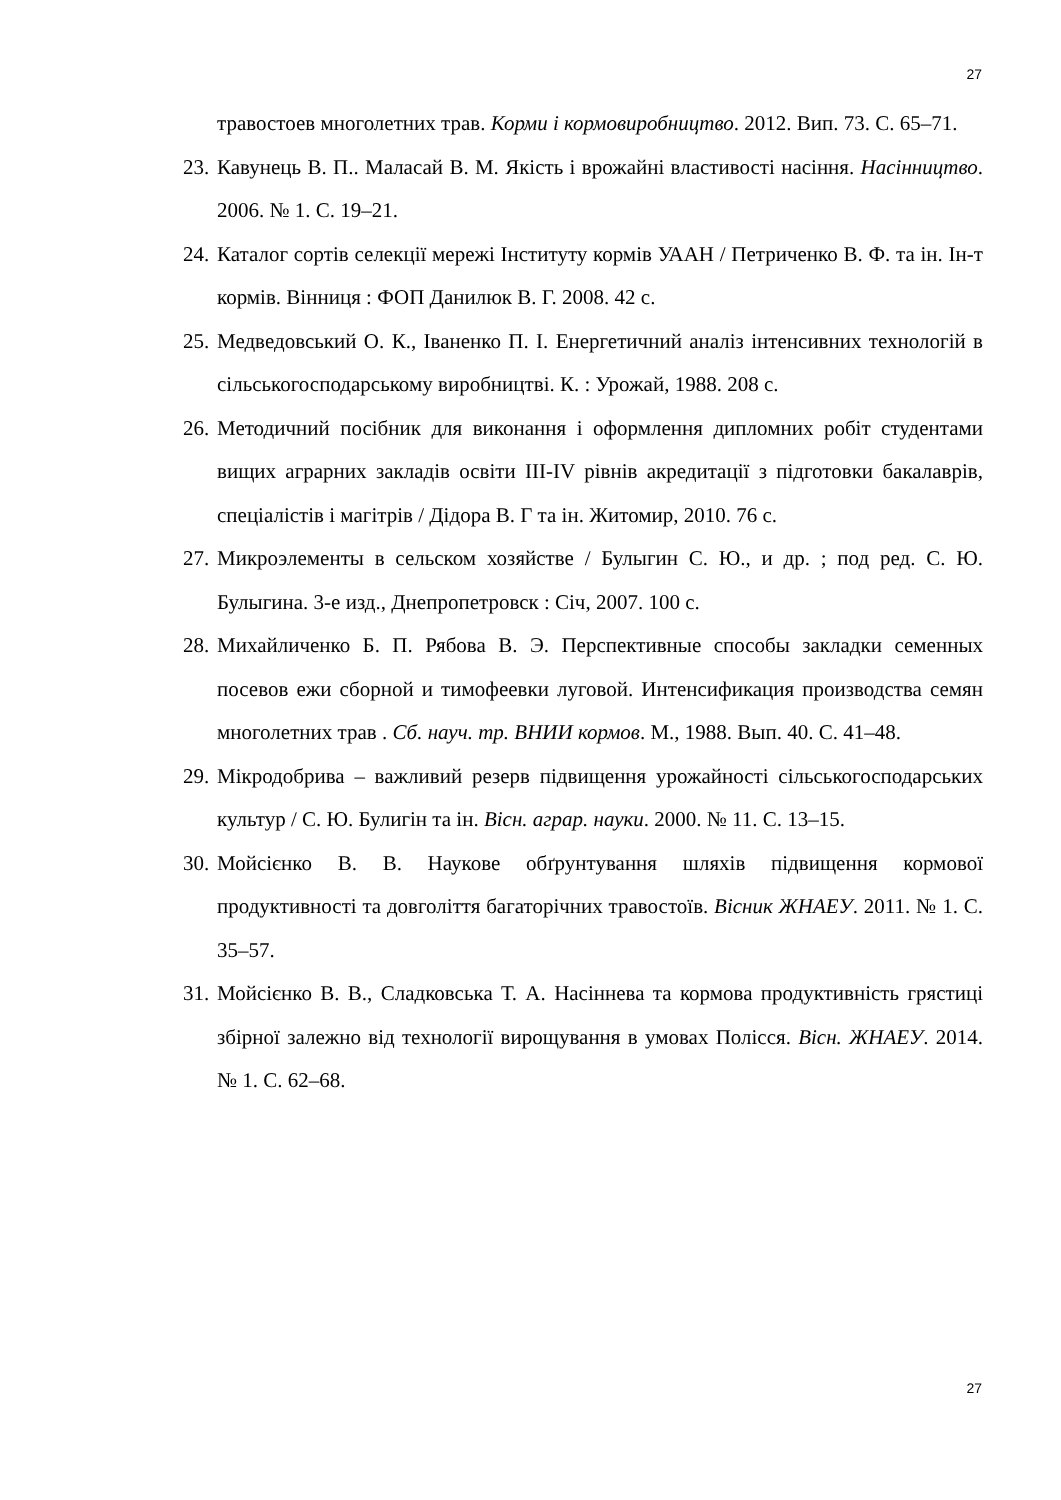27
травостоев многолетних трав. Корми і кормовиробництво. 2012. Вип. 73. С. 65–71.
23. Кавунець В. П.. Маласай В. М. Якість і врожайні властивості насіння. Насінництво. 2006. № 1. С. 19–21.
24. Каталог сортів селекції мережі Інституту кормів УААН / Петриченко В. Ф. та ін. Ін-т кормів. Вінниця : ФОП Данилюк В. Г. 2008. 42 с.
25. Медведовський О. К., Іваненко П. І. Енергетичний аналіз інтенсивних технологій в сільськогосподарському виробництві. К. : Урожай, 1988. 208 с.
26. Методичний посібник для виконання і оформлення дипломних робіт студентами вищих аграрних закладів освіти ІІІ-ІV рівнів акредитації з підготовки бакалаврів, спеціалістів і магітрів / Дідора В. Г та ін. Житомир, 2010. 76 с.
27. Микроэлементы в сельском хозяйстве / Булыгин С. Ю., и др. ; под ред. С. Ю. Булыгина. 3-е изд., Днепропетровск : Січ, 2007. 100 с.
28. Михайличенко Б. П. Рябова В. Э. Перспективные способы закладки семенных посевов ежи сборной и тимофеевки луговой. Интенсификация производства семян многолетних трав . Сб. науч. тр. ВНИИ кормов. М., 1988. Вып. 40. С. 41–48.
29. Мікродобрива – важливий резерв підвищення урожайності сільськогосподарських культур / С. Ю. Булигін та ін. Вісн. аграр. науки. 2000. № 11. С. 13–15.
30. Мойсієнко В. В. Наукове обґрунтування шляхів підвищення кормової продуктивності та довголіття багаторічних травостоїв. Вісник ЖНАЕУ. 2011. № 1. С. 35–57.
31. Мойсієнко В. В., Сладковська Т. А. Насіннева та кормова продуктивність грястиці збірної залежно від технології вирощування в умовах Полісся. Вісн. ЖНАЕУ. 2014. № 1. С. 62–68.
27